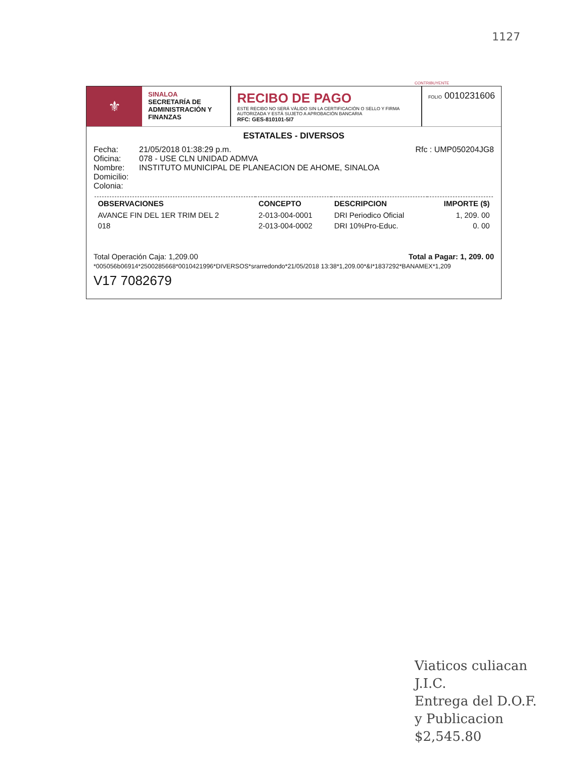1127
⚜
SINALOA
SECRETARÍA DE ADMINISTRACIÓN Y FINANZAS
RECIBO DE PAGO
ESTE RECIBO NO SERÁ VÁLIDO SIN LA CERTIFICACIÓN O SELLO Y FIRMA AUTORIZADA Y ESTÁ SUJETO A APROBACIÓN BANCARIA
RFC: GES-810101-5I7
FOLIO 0010231606
ESTATALES - DIVERSOS
Fecha:
Oficina:
Nombre:
Domicilio:
Colonia:
21/05/2018 01:38:29 p.m.
078 - USE CLN UNIDAD ADMVA
INSTITUTO MUNICIPAL DE PLANEACION DE AHOME, SINALOA
Rfc : UMP050204JG8
| OBSERVACIONES | CONCEPTO | DESCRIPCION | IMPORTE ($) |
| --- | --- | --- | --- |
| AVANCE FIN DEL 1ER TRIM DEL 2 | 2-013-004-0001 | DRI Periodico Oficial | 1, 209. 00 |
| 018 | 2-013-004-0002 | DRI 10%Pro-Educ. | 0. 00 |
Total Operación Caja: 1,209.00 Total a Pagar: 1, 209. 00
*005056b06914*2500285668*0010421996*DIVERSOS*srarredondo*21/05/2018 13:38*1,209.00*&I*1837292*BANAMEX*1,209
V17 7082679
CONTRIBUYENTE
Viaticos culiacan
J.I.C.
Entrega del D.O.F.
y Publicacion
$2,545.80